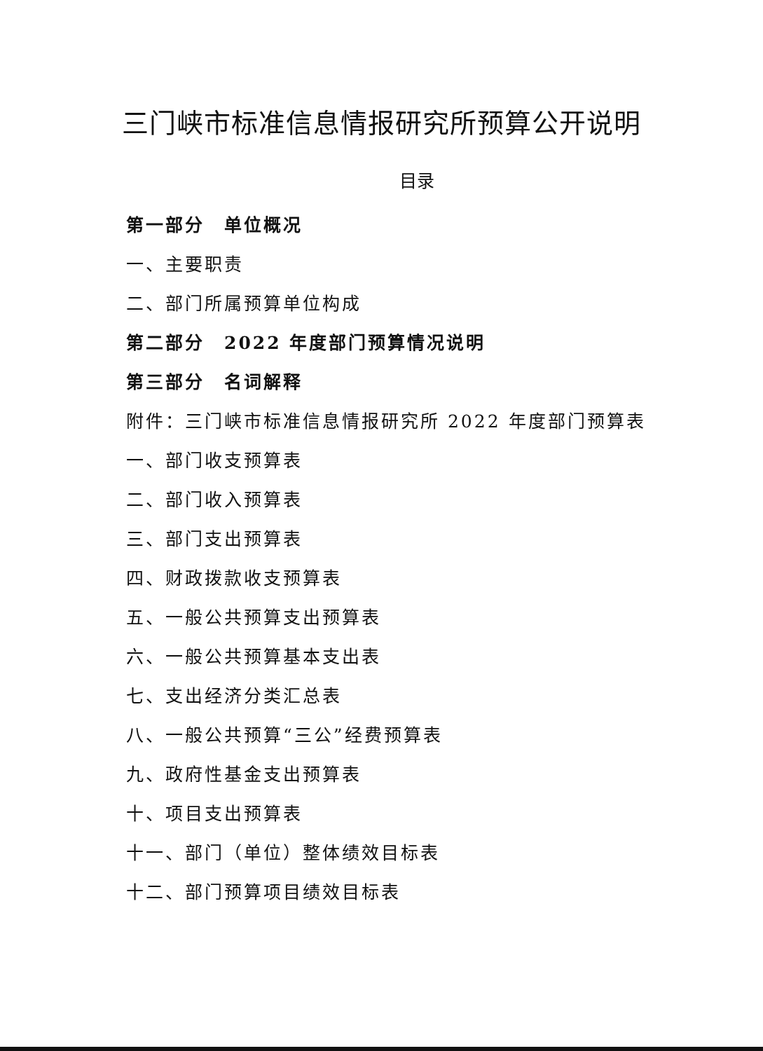三门峡市标准信息情报研究所预算公开说明
目录
第一部分　单位概况
一、主要职责
二、部门所属预算单位构成
第二部分　2022 年度部门预算情况说明
第三部分　名词解释
附件：三门峡市标准信息情报研究所 2022 年度部门预算表
一、部门收支预算表
二、部门收入预算表
三、部门支出预算表
四、财政拨款收支预算表
五、一般公共预算支出预算表
六、一般公共预算基本支出表
七、支出经济分类汇总表
八、一般公共预算“三公”经费预算表
九、政府性基金支出预算表
十、项目支出预算表
十一、部门（单位）整体绩效目标表
十二、部门预算项目绩效目标表